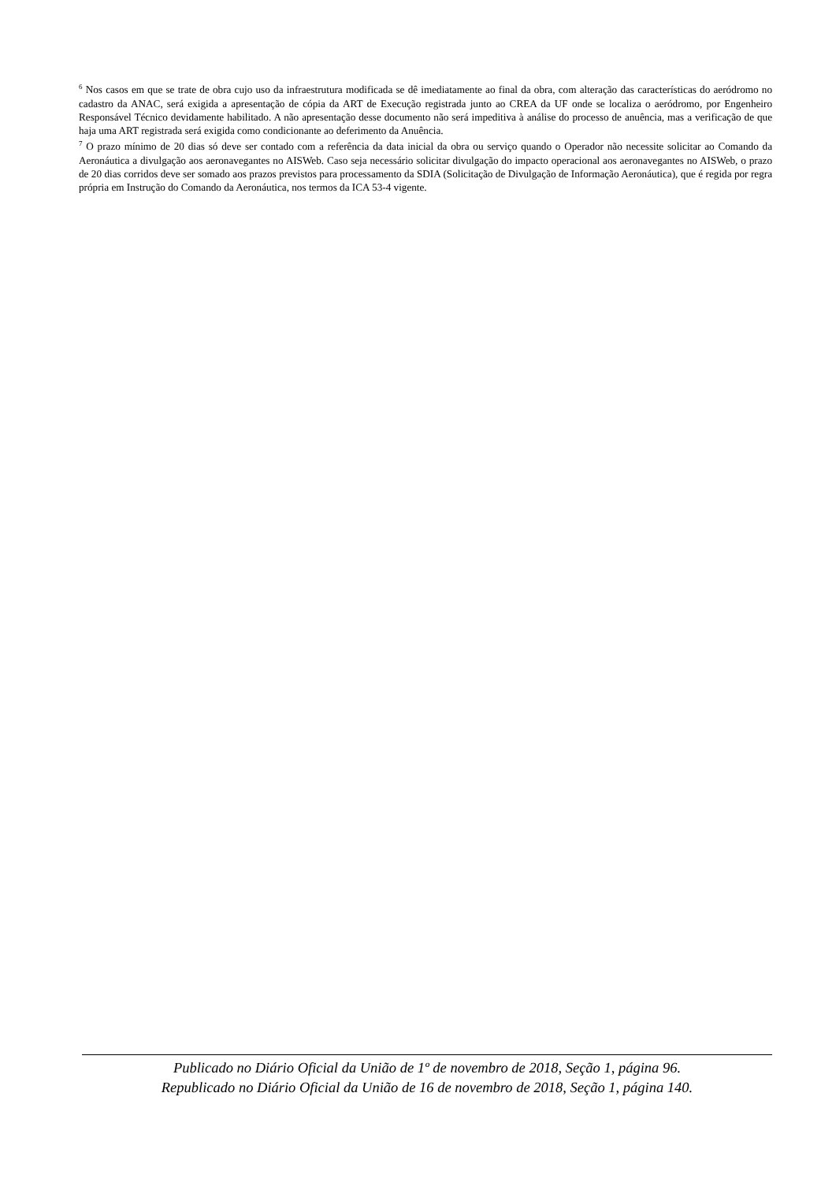<sup>6</sup> Nos casos em que se trate de obra cujo uso da infraestrutura modificada se dê imediatamente ao final da obra, com alteração das características do aeródromo no cadastro da ANAC, será exigida a apresentação de cópia da ART de Execução registrada junto ao CREA da UF onde se localiza o aeródromo, por Engenheiro Responsável Técnico devidamente habilitado. A não apresentação desse documento não será impeditiva à análise do processo de anuência, mas a verificação de que haja uma ART registrada será exigida como condicionante ao deferimento da Anuência.
<sup>7</sup> O prazo mínimo de 20 dias só deve ser contado com a referência da data inicial da obra ou serviço quando o Operador não necessite solicitar ao Comando da Aeronáutica a divulgação aos aeronavegantes no AISWeb. Caso seja necessário solicitar divulgação do impacto operacional aos aeronavegantes no AISWeb, o prazo de 20 dias corridos deve ser somado aos prazos previstos para processamento da SDIA (Solicitação de Divulgação de Informação Aeronáutica), que é regida por regra própria em Instrução do Comando da Aeronáutica, nos termos da ICA 53-4 vigente.
Publicado no Diário Oficial da União de 1º de novembro de 2018, Seção 1, página 96.
Republicado no Diário Oficial da União de 16 de novembro de 2018, Seção 1, página 140.